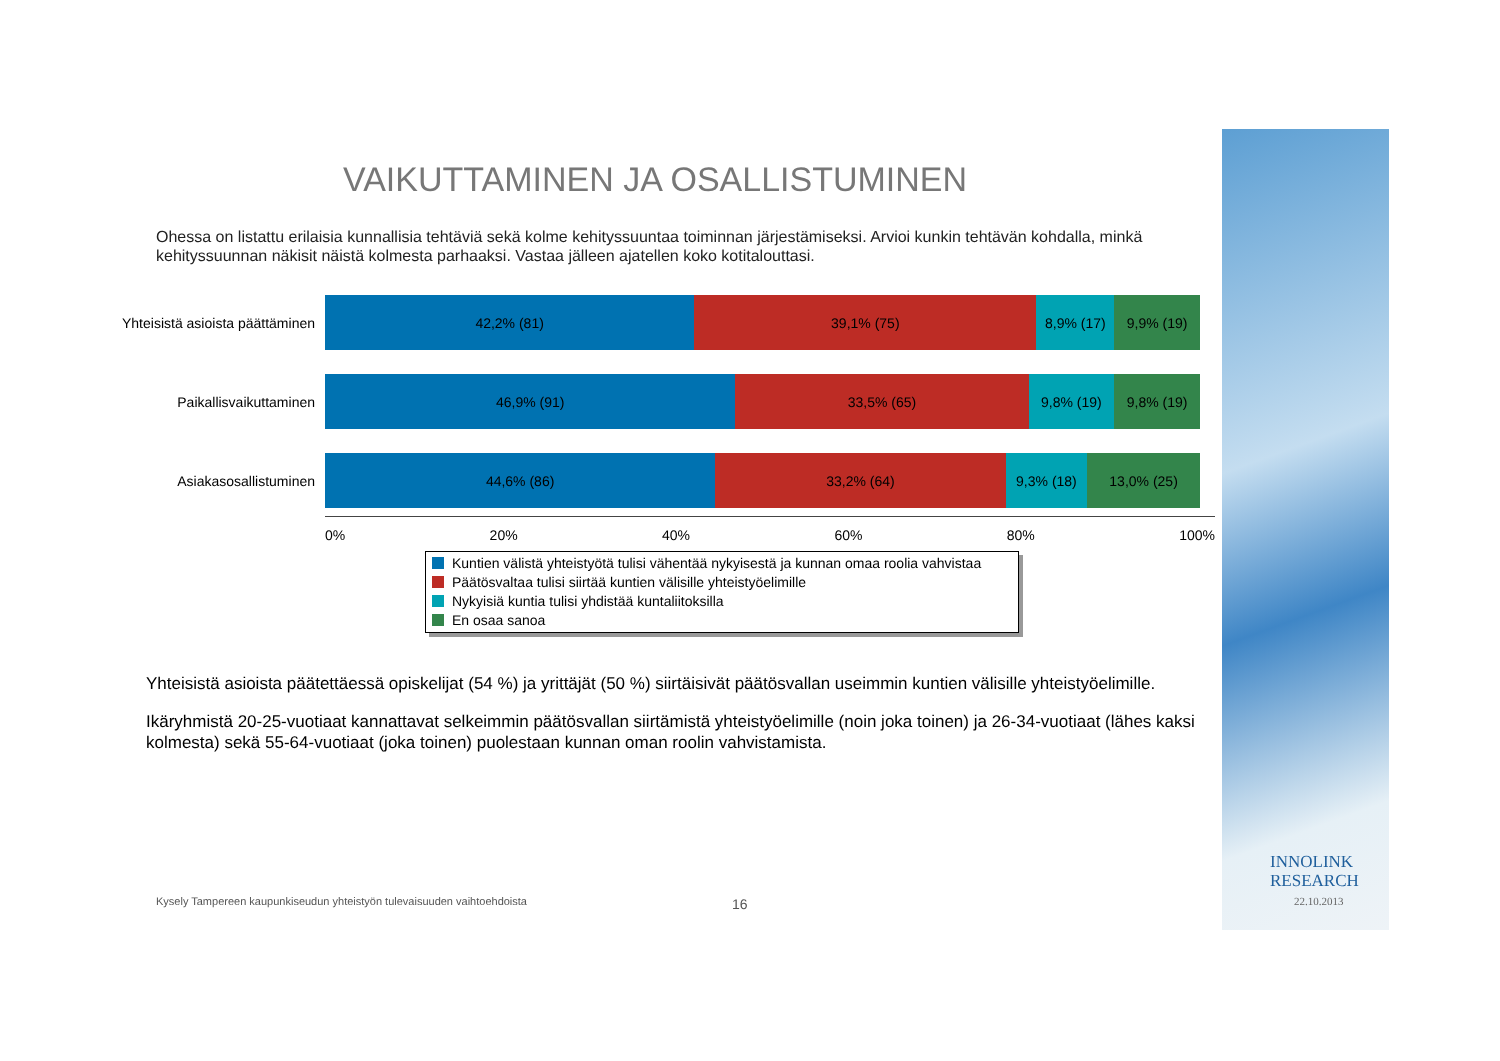VAIKUTTAMINEN JA OSALLISTUMINEN
Ohessa on listattu erilaisia kunnallisia tehtäviä sekä kolme kehityssuuntaa toiminnan järjestämiseksi. Arvioi kunkin tehtävän kohdalla, minkä kehityssuunnan näkisit näistä kolmesta parhaaksi. Vastaa jälleen ajatellen koko kotitalouttasi.
Yhteisistä asioista päättäminen
42,2% (81) 39,1% (75) 8,9% (17) 9,9% (19)
Paikallisvaikuttaminen
46,9% (91) 33,5% (65) 9,8% (19) 9,8% (19)
Asiakasosallistuminen
44,6% (86) 33,2% (64) 9,3% (18) 13,0% (25)
0% 20% 40% 60% 80% 100%
Kuntien välistä yhteistyötä tulisi vähentää nykyisestä ja kunnan omaa roolia vahvistaa
Päätösvaltaa tulisi siirtää kuntien välisille yhteistyöelimille
Nykyisiä kuntia tulisi yhdistää kuntaliitoksilla
En osaa sanoa
Yhteisistä asioista päätettäessä opiskelijat (54 %) ja yrittäjät (50 %) siirtäisivät päätösvallan useimmin kuntien välisille yhteistyöelimille.
Ikäryhmistä 20-25-vuotiaat kannattavat selkeimmin päätösvallan siirtämistä yhteistyöelimille (noin joka toinen) ja 26-34-vuotiaat (lähes kaksi kolmesta) sekä 55-64-vuotiaat (joka toinen) puolestaan kunnan oman roolin vahvistamista.
Kysely Tampereen kaupunkiseudun yhteistyön tulevaisuuden vaihtoehdoista
16
INNOLINK
RESEARCH
22.10.2013